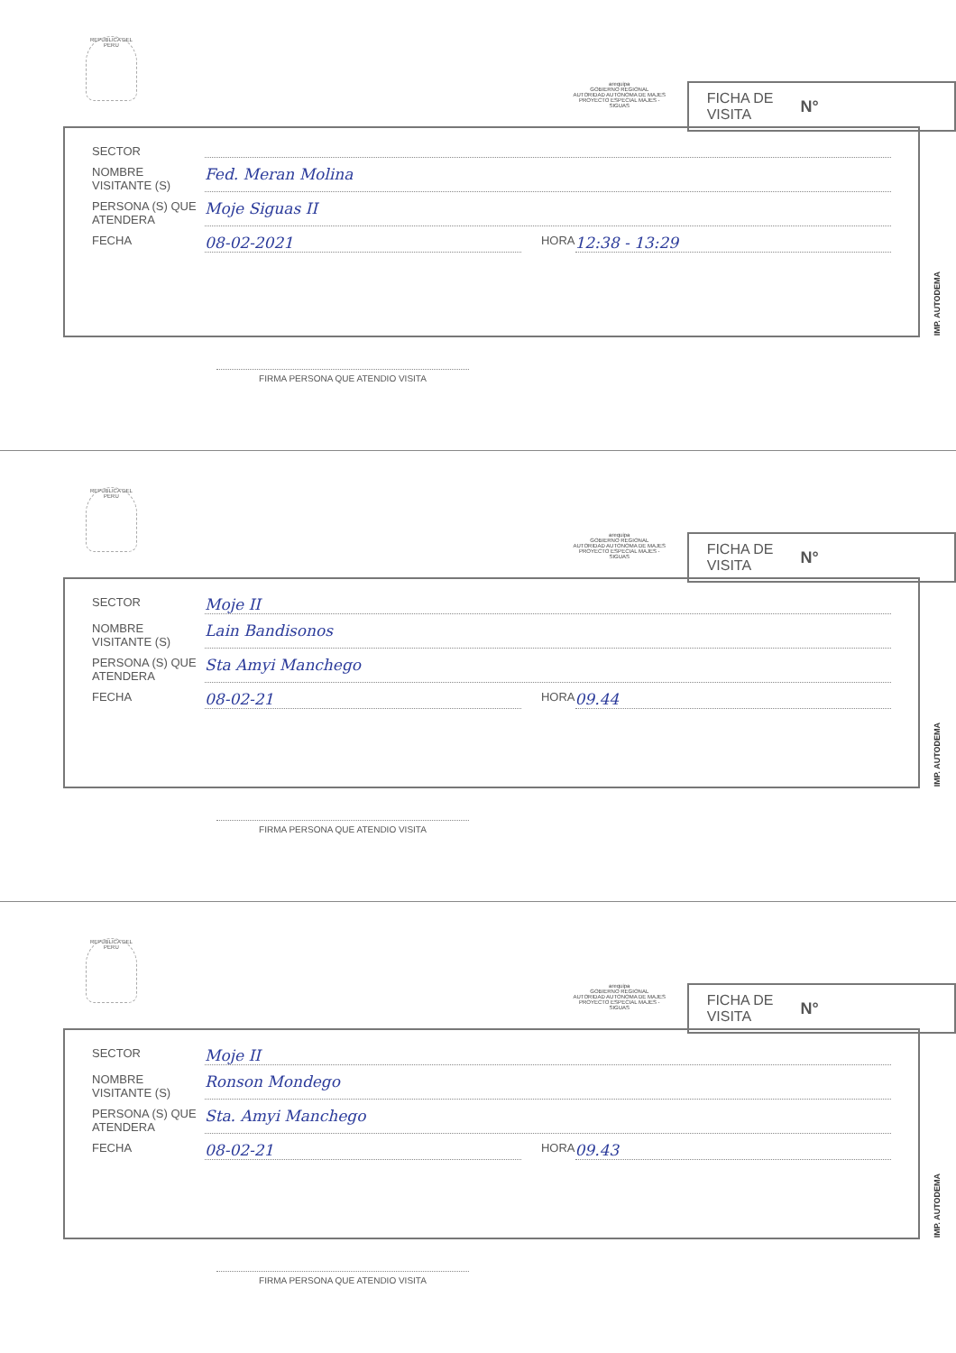REPUBLICA DEL PERU
arequipa
GOBIERNO REGIONAL
AUTORIDAD AUTONOMA DE MAJES
PROYECTO ESPECIAL MAJES - SIGUAS
FICHA DE
VISITA N°
SECTOR
NOMBRE VISITANTE (S) Fed. Meran Molina
PERSONA (S) QUE ATENDERA Moje Siguas II
FECHA 08-02-2021 HORA 12:38 - 13:29
IMP. AUTODEMA
FIRMA PERSONA QUE ATENDIO VISITA
REPUBLICA DEL PERU
arequipa
GOBIERNO REGIONAL
AUTORIDAD AUTONOMA DE MAJES
PROYECTO ESPECIAL MAJES - SIGUAS
FICHA DE
VISITA N°
SECTOR Moje II
NOMBRE VISITANTE (S) Lain Bandisonos
PERSONA (S) QUE ATENDERA Sta Amyi Manchego
FECHA 08-02-21 HORA 09.44
IMP. AUTODEMA
FIRMA PERSONA QUE ATENDIO VISITA
REPUBLICA DEL PERU
arequipa
GOBIERNO REGIONAL
AUTORIDAD AUTONOMA DE MAJES
PROYECTO ESPECIAL MAJES - SIGUAS
FICHA DE
VISITA N°
SECTOR Moje II
NOMBRE VISITANTE (S) Ronson Mondego
PERSONA (S) QUE ATENDERA Sta. Amyi Manchego
FECHA 08-02-21 HORA 09.43
IMP. AUTODEMA
FIRMA PERSONA QUE ATENDIO VISITA